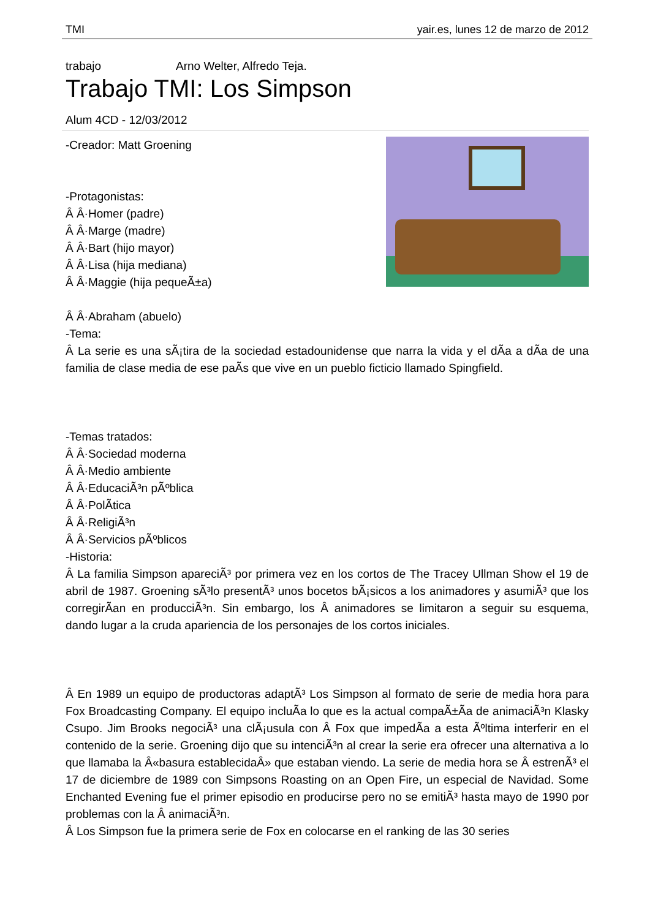TMI yair.es, lunes 12 de marzo de 2012
trabajo Arno Welter, Alfredo Teja.
Trabajo TMI: Los Simpson
Alum 4CD - 12/03/2012
-Creador: Matt Groening
-Protagonistas:
Â Â·Homer (padre)
Â Â·Marge (madre)
Â Â·Bart (hijo mayor)
Â Â·Lisa (hija mediana)
Â Â·Maggie (hija pequeÃ±a)
Â Â·Abraham (abuelo)
-Tema:
Â La serie es una sÃ¡tira de la sociedad estadounidense que narra la vida y el dÃ­a a dÃ­a de una familia de clase media de ese paÃ­s que vive en un pueblo ficticio llamado Spingfield.
-Temas tratados:
Â Â·Sociedad moderna
Â Â·Medio ambiente
Â Â·EducaciÃ³n pÃºblica
Â Â·PolÃ­tica
Â Â·ReligiÃ³n
Â Â·Servicios pÃºblicos
-Historia:
Â La familia Simpson apareciÃ³ por primera vez en los cortos de The Tracey Ullman Show el 19 de abril de 1987. Groening sÃ³lo presentÃ³ unos bocetos bÃ¡sicos a los animadores y asumiÃ³ que los corregirÃ­an en producciÃ³n. Sin embargo, los Â animadores se limitaron a seguir su esquema, dando lugar a la cruda apariencia de los personajes de los cortos iniciales.
Â En 1989 un equipo de productoras adaptÃ³ Los Simpson al formato de serie de media hora para Fox Broadcasting Company. El equipo incluÃ­a lo que es la actual compaÃ±Ã­a de animaciÃ³n Klasky Csupo. Jim Brooks negociÃ³ una clÃ¡usula con Â Fox que impedÃ­a a esta Ãºltima interferir en el contenido de la serie. Groening dijo que su intenciÃ³n al crear la serie era ofrecer una alternativa a lo que llamaba la Â«basura establecidaÂ» que estaban viendo. La serie de media hora se Â estrenÃ³ el 17 de diciembre de 1989 con Simpsons Roasting on an Open Fire, un especial de Navidad. Some Enchanted Evening fue el primer episodio en producirse pero no se emitiÃ³ hasta mayo de 1990 por problemas con la Â animaciÃ³n.
Â Los Simpson fue la primera serie de Fox en colocarse en el ranking de las 30 series